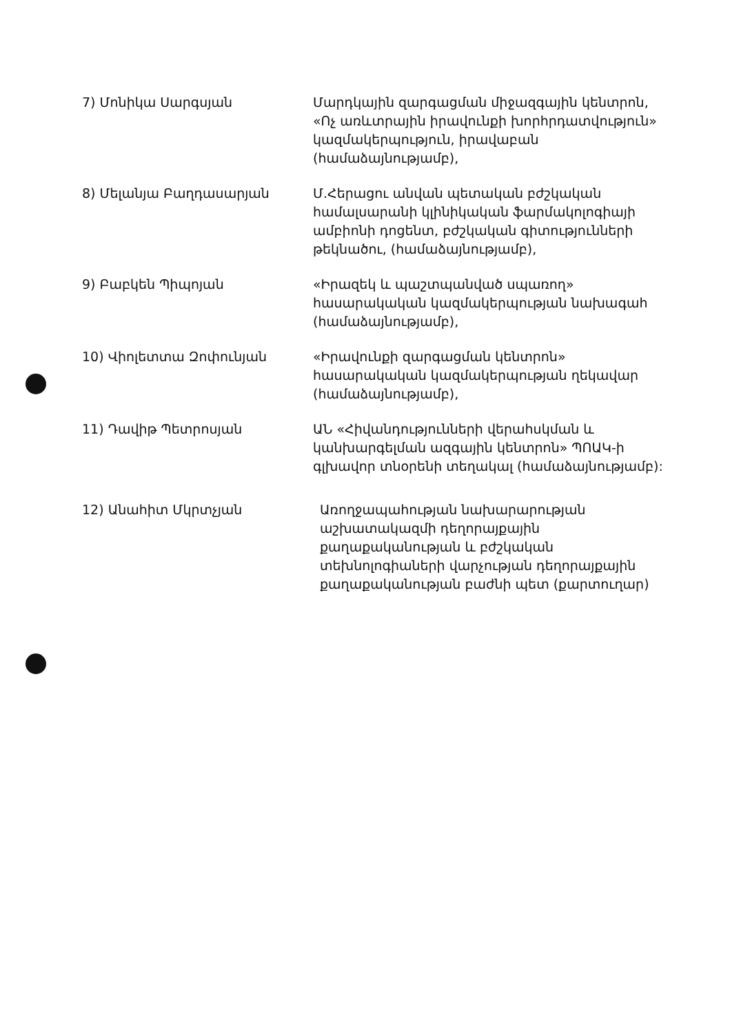7) Մոնիկա Սարգսյան Մարդկային զարգացման միջազգային կենտրոն, «Ոչ առևտրային իրավունքի խորհրդատվություն» կազմակերպություն, իրավաբան (համաձայնությամբ),
8) Մելանյա Բաղդասարյան Մ.Հերացու անվան պետական բժշկական համալսարանի կլինիկական ֆարմակոլոգիայի ամբիոնի դոցենտ, բժշկական գիտությունների թեկնածու, (համաձայնությամբ),
9) Բաբկեն Պիպոյան «Իրազեկ և պաշտպանված սպառող» հասարակական կազմակերպության նախագահ (համաձայնությամբ),
10) Վիոլետտա Զոփունյան «Իրավունքի զարգացման կենտրոն» հասարակական կազմակերպության ղեկավար (համաձայնությամբ),
11) Դավիթ Պետրոսյան ԱՆ «Հիվանդությունների վերահսկման և կանխարգելման ազգային կենտրոն» ՊՈԱԿ-ի գլխավոր տնօրենի տեղակալ (համաձայնությամբ):
12) Անահիտ Մկրտչյան Առողջապահության նախարարության աշխատակազմի դեղորայքային քաղաքականության և բժշկական տեխնոլոգիաների վարչության դեղորայքային քաղաքականության բաժնի պետ (քարտուղար)